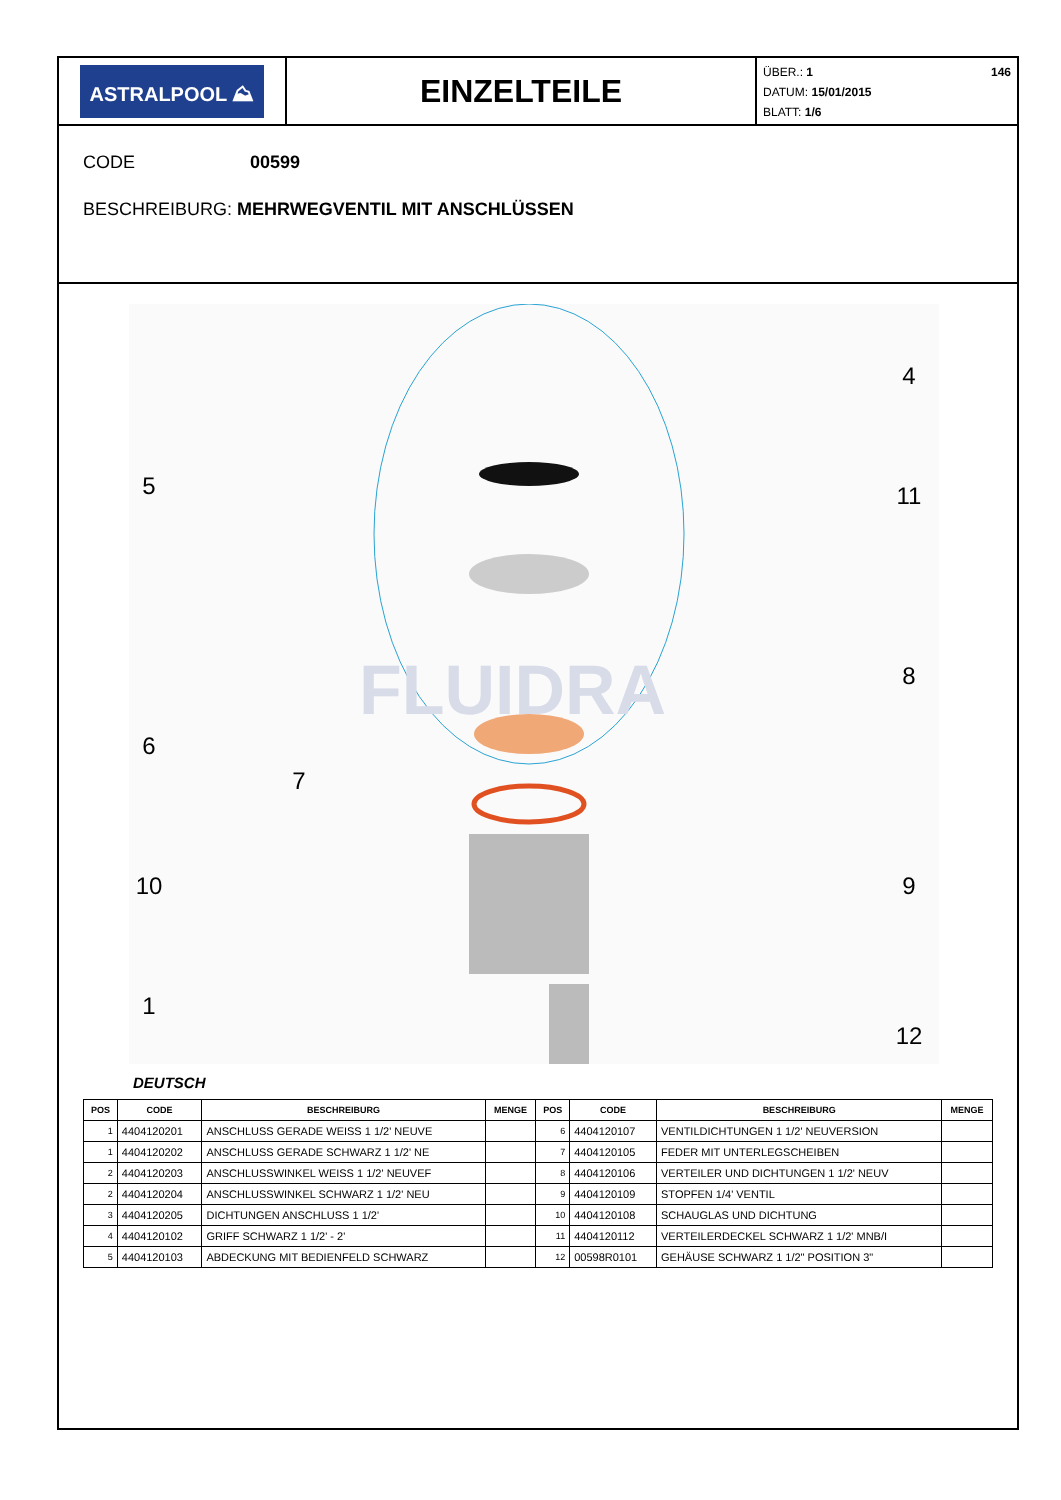ASTRALPOOL ⛰
EINZELTEILE
ÜBER.: 1 146
DATUM: 15/01/2015
BLATT: 1/6
CODE 00599
BESCHREIBURG: MEHRWEGVENTIL MIT ANSCHLÜSSEN
FLUIDRA
4
5
11
8
6
7
10
9
1
12
DEUTSCH
| POS | CODE | BESCHREIBURG | MENGE | POS | CODE | BESCHREIBURG | MENGE |
| --- | --- | --- | --- | --- | --- | --- | --- |
| 1 | 4404120201 | ANSCHLUSS GERADE WEISS 1 1/2' NEUVE | | 6 | 4404120107 | VENTILDICHTUNGEN 1 1/2' NEUVERSION | |
| 1 | 4404120202 | ANSCHLUSS GERADE SCHWARZ 1 1/2' NE | | 7 | 4404120105 | FEDER MIT UNTERLEGSCHEIBEN | |
| 2 | 4404120203 | ANSCHLUSSWINKEL WEISS 1 1/2' NEUVEF | | 8 | 4404120106 | VERTEILER UND DICHTUNGEN 1 1/2' NEUV | |
| 2 | 4404120204 | ANSCHLUSSWINKEL SCHWARZ 1 1/2' NEU | | 9 | 4404120109 | STOPFEN 1/4' VENTIL | |
| 3 | 4404120205 | DICHTUNGEN ANSCHLUSS 1 1/2' | | 10 | 4404120108 | SCHAUGLAS UND DICHTUNG | |
| 4 | 4404120102 | GRIFF SCHWARZ 1 1/2' - 2' | | 11 | 4404120112 | VERTEILERDECKEL SCHWARZ 1 1/2' MNB/I | |
| 5 | 4404120103 | ABDECKUNG MIT BEDIENFELD SCHWARZ | | 12 | 00598R0101 | GEHÄUSE SCHWARZ 1 1/2" POSITION 3" | |